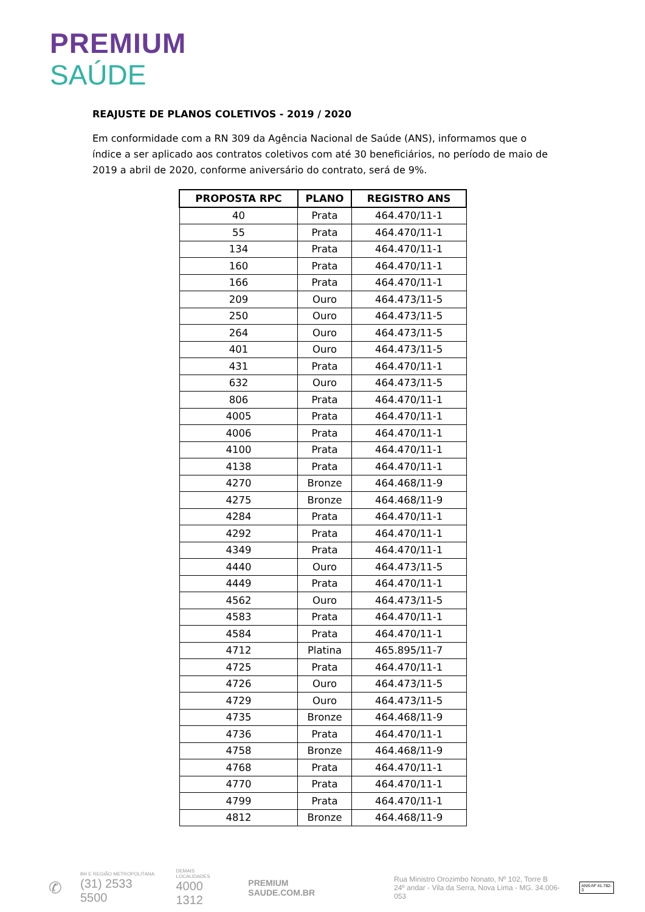PREMIUM
SAÚDE
REAJUSTE DE PLANOS COLETIVOS - 2019 / 2020
Em conformidade com a RN 309 da Agência Nacional de Saúde (ANS), informamos que o índice a ser aplicado aos contratos coletivos com até 30 beneficiários, no período de maio de 2019 a abril de 2020, conforme aniversário do contrato, será de 9%.
| PROPOSTA RPC | PLANO | REGISTRO ANS |
| --- | --- | --- |
| 40 | Prata | 464.470/11-1 |
| 55 | Prata | 464.470/11-1 |
| 134 | Prata | 464.470/11-1 |
| 160 | Prata | 464.470/11-1 |
| 166 | Prata | 464.470/11-1 |
| 209 | Ouro | 464.473/11-5 |
| 250 | Ouro | 464.473/11-5 |
| 264 | Ouro | 464.473/11-5 |
| 401 | Ouro | 464.473/11-5 |
| 431 | Prata | 464.470/11-1 |
| 632 | Ouro | 464.473/11-5 |
| 806 | Prata | 464.470/11-1 |
| 4005 | Prata | 464.470/11-1 |
| 4006 | Prata | 464.470/11-1 |
| 4100 | Prata | 464.470/11-1 |
| 4138 | Prata | 464.470/11-1 |
| 4270 | Bronze | 464.468/11-9 |
| 4275 | Bronze | 464.468/11-9 |
| 4284 | Prata | 464.470/11-1 |
| 4292 | Prata | 464.470/11-1 |
| 4349 | Prata | 464.470/11-1 |
| 4440 | Ouro | 464.473/11-5 |
| 4449 | Prata | 464.470/11-1 |
| 4562 | Ouro | 464.473/11-5 |
| 4583 | Prata | 464.470/11-1 |
| 4584 | Prata | 464.470/11-1 |
| 4712 | Platina | 465.895/11-7 |
| 4725 | Prata | 464.470/11-1 |
| 4726 | Ouro | 464.473/11-5 |
| 4729 | Ouro | 464.473/11-5 |
| 4735 | Bronze | 464.468/11-9 |
| 4736 | Prata | 464.470/11-1 |
| 4758 | Bronze | 464.468/11-9 |
| 4768 | Prata | 464.470/11-1 |
| 4770 | Prata | 464.470/11-1 |
| 4799 | Prata | 464.470/11-1 |
| 4812 | Bronze | 464.468/11-9 |
✆
BH E REGIÃO METROPOLITANA
(31) 2533 5500
DEMAIS LOCALIDADES
4000 1312
PREMIUM
SAUDE.COM.BR
Rua Ministro Orozimbo Nonato, Nº 102, Torre B
24º andar - Vila da Serra, Nova Lima - MG. 34.006-053
ANS-Nº 41.782-3